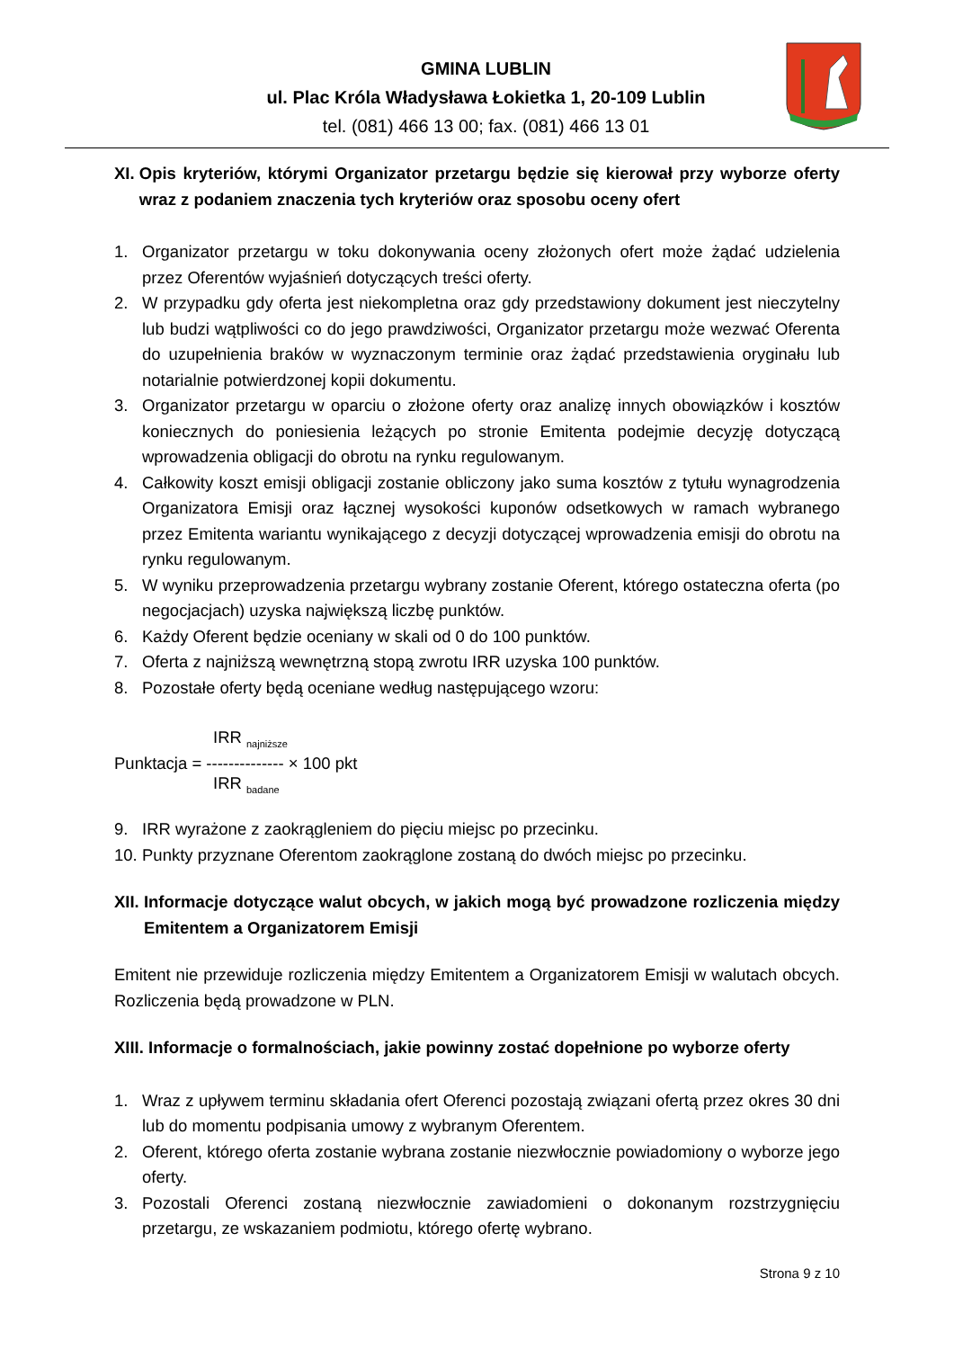GMINA LUBLIN
ul. Plac Króla Władysława Łokietka 1, 20-109 Lublin
tel. (081) 466 13 00; fax. (081) 466 13 01
XI. Opis kryteriów, którymi Organizator przetargu będzie się kierował przy wyborze oferty wraz z podaniem znaczenia tych kryteriów oraz sposobu oceny ofert
1. Organizator przetargu w toku dokonywania oceny złożonych ofert może żądać udzielenia przez Oferentów wyjaśnień dotyczących treści oferty.
2. W przypadku gdy oferta jest niekompletna oraz gdy przedstawiony dokument jest nieczytelny lub budzi wątpliwości co do jego prawdziwości, Organizator przetargu może wezwać Oferenta do uzupełnienia braków w wyznaczonym terminie oraz żądać przedstawienia oryginału lub notarialnie potwierdzonej kopii dokumentu.
3. Organizator przetargu w oparciu o złożone oferty oraz analizę innych obowiązków i kosztów koniecznych do poniesienia leżących po stronie Emitenta podejmie decyzję dotyczącą wprowadzenia obligacji do obrotu na rynku regulowanym.
4. Całkowity koszt emisji obligacji zostanie obliczony jako suma kosztów z tytułu wynagrodzenia Organizatora Emisji oraz łącznej wysokości kuponów odsetkowych w ramach wybranego przez Emitenta wariantu wynikającego z decyzji dotyczącej wprowadzenia emisji do obrotu na rynku regulowanym.
5. W wyniku przeprowadzenia przetargu wybrany zostanie Oferent, którego ostateczna oferta (po negocjacjach) uzyska największą liczbę punktów.
6. Każdy Oferent będzie oceniany w skali od 0 do 100 punktów.
7. Oferta z najniższą wewnętrzną stopą zwrotu IRR uzyska 100 punktów.
8. Pozostałe oferty będą oceniane według następującego wzoru:
IRR <sub>najniższe</sub>
Punktacja = -------------- × 100 pkt
IRR <sub>badane</sub>
9. IRR wyrażone z zaokrągleniem do pięciu miejsc po przecinku.
10. Punkty przyznane Oferentom zaokrąglone zostaną do dwóch miejsc po przecinku.
XII. Informacje dotyczące walut obcych, w jakich mogą być prowadzone rozliczenia między Emitentem a Organizatorem Emisji
Emitent nie przewiduje rozliczenia między Emitentem a Organizatorem Emisji w walutach obcych. Rozliczenia będą prowadzone w PLN.
XIII. Informacje o formalnościach, jakie powinny zostać dopełnione po wyborze oferty
1. Wraz z upływem terminu składania ofert Oferenci pozostają związani ofertą przez okres 30 dni lub do momentu podpisania umowy z wybranym Oferentem.
2. Oferent, którego oferta zostanie wybrana zostanie niezwłocznie powiadomiony o wyborze jego oferty.
3. Pozostali Oferenci zostaną niezwłocznie zawiadomieni o dokonanym rozstrzygnięciu przetargu, ze wskazaniem podmiotu, którego ofertę wybrano.
Strona 9 z 10